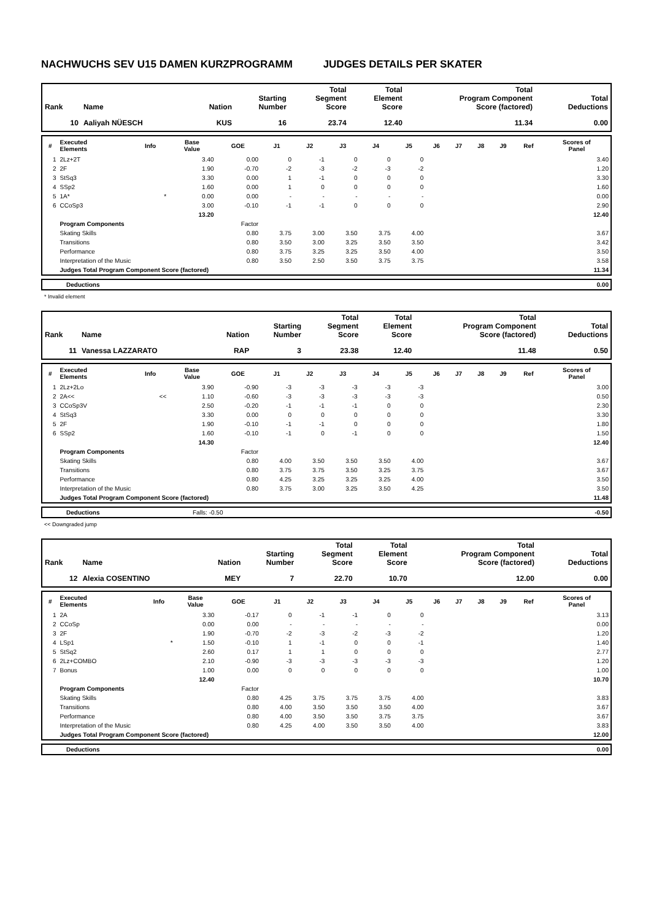NACHWUCHS SEV U15 DAMEN KURZPROGRAMM JUDGES DETAILS PER SKATER
| Rank | Name | Nation | Starting Number | Total Segment Score | Total Element Score | Total Program Component Score (factored) | Total Deductions |
| --- | --- | --- | --- | --- | --- | --- | --- |
| 10 | Aaliyah NÜESCH | KUS | 16 | 23.74 | 12.40 | 11.34 | 0.00 |
| # | Executed Elements | Info | Base Value | GOE | J1 | J2 | J3 | J4 | J5 | J6 | J7 | J8 | J9 | Ref | Scores of Panel |
| --- | --- | --- | --- | --- | --- | --- | --- | --- | --- | --- | --- | --- | --- | --- | --- |
| 1 | 2Lz+2T | | 3.40 | 0.00 | 0 | -1 | 0 | 0 | 0 | | | | | | 3.40 |
| 2 | 2F | | 1.90 | -0.70 | -2 | -3 | -2 | -3 | -2 | | | | | | 1.20 |
| 3 | StSq3 | | 3.30 | 0.00 | 1 | -1 | 0 | 0 | 0 | | | | | | 3.30 |
| 4 | SSp2 | | 1.60 | 0.00 | 1 | 0 | 0 | 0 | 0 | | | | | | 1.60 |
| 5 | 1A* | * | 0.00 | 0.00 | - | - | - | - | - | | | | | | 0.00 |
| 6 | CCoSp3 | | 3.00 | -0.10 | -1 | -1 | 0 | 0 | 0 | | | | | | 2.90 |
| | | | 13.20 | | | | | | | | | | | | 12.40 |
| | Program Components | | | Factor | | | | | | | | | | | |
| | Skating Skills | | | 0.80 | 3.75 | 3.00 | 3.50 | 3.75 | 4.00 | | | | | | 3.67 |
| | Transitions | | | 0.80 | 3.50 | 3.00 | 3.25 | 3.50 | 3.50 | | | | | | 3.42 |
| | Performance | | | 0.80 | 3.75 | 3.25 | 3.25 | 3.50 | 4.00 | | | | | | 3.50 |
| | Interpretation of the Music | | | 0.80 | 3.50 | 2.50 | 3.50 | 3.75 | 3.75 | | | | | | 3.58 |
| | Judges Total Program Component Score (factored) | | | | | | | | | | | | | | 11.34 |
| | Deductions | 0.00 |
* Invalid element
| Rank | Name | Nation | Starting Number | Total Segment Score | Total Element Score | Total Program Component Score (factored) | Total Deductions |
| --- | --- | --- | --- | --- | --- | --- | --- |
| 11 | Vanessa LAZZARATO | RAP | 3 | 23.38 | 12.40 | 11.48 | 0.50 |
| # | Executed Elements | Info | Base Value | GOE | J1 | J2 | J3 | J4 | J5 | J6 | J7 | J8 | J9 | Ref | Scores of Panel |
| --- | --- | --- | --- | --- | --- | --- | --- | --- | --- | --- | --- | --- | --- | --- | --- |
| 1 | 2Lz+2Lo | | 3.90 | -0.90 | -3 | -3 | -3 | -3 | -3 | | | | | | 3.00 |
| 2 | 2A<< | << | 1.10 | -0.60 | -3 | -3 | -3 | -3 | -3 | | | | | | 0.50 |
| 3 | CCoSp3V | | 2.50 | -0.20 | -1 | -1 | -1 | 0 | 0 | | | | | | 2.30 |
| 4 | StSq3 | | 3.30 | 0.00 | 0 | 0 | 0 | 0 | 0 | | | | | | 3.30 |
| 5 | 2F | | 1.90 | -0.10 | -1 | -1 | 0 | 0 | 0 | | | | | | 1.80 |
| 6 | SSp2 | | 1.60 | -0.10 | -1 | 0 | -1 | 0 | 0 | | | | | | 1.50 |
| | | | 14.30 | | | | | | | | | | | | 12.40 |
| | Program Components | | | Factor | | | | | | | | | | | |
| | Skating Skills | | | 0.80 | 4.00 | 3.50 | 3.50 | 3.50 | 4.00 | | | | | | 3.67 |
| | Transitions | | | 0.80 | 3.75 | 3.75 | 3.50 | 3.25 | 3.75 | | | | | | 3.67 |
| | Performance | | | 0.80 | 4.25 | 3.25 | 3.25 | 3.25 | 4.00 | | | | | | 3.50 |
| | Interpretation of the Music | | | 0.80 | 3.75 | 3.00 | 3.25 | 3.50 | 4.25 | | | | | | 3.50 |
| | Judges Total Program Component Score (factored) | | | | | | | | | | | | | | 11.48 |
| | Deductions | Falls: -0.50 | -0.50 |
<< Downgraded jump
| Rank | Name | Nation | Starting Number | Total Segment Score | Total Element Score | Total Program Component Score (factored) | Total Deductions |
| --- | --- | --- | --- | --- | --- | --- | --- |
| 12 | Alexia COSENTINO | MEY | 7 | 22.70 | 10.70 | 12.00 | 0.00 |
| # | Executed Elements | Info | Base Value | GOE | J1 | J2 | J3 | J4 | J5 | J6 | J7 | J8 | J9 | Ref | Scores of Panel |
| --- | --- | --- | --- | --- | --- | --- | --- | --- | --- | --- | --- | --- | --- | --- | --- |
| 1 | 2A | | 3.30 | -0.17 | 0 | -1 | -1 | 0 | 0 | | | | | | 3.13 |
| 2 | CCoSp | | 0.00 | 0.00 | - | - | - | - | - | | | | | | 0.00 |
| 3 | 2F | | 1.90 | -0.70 | -2 | -3 | -2 | -3 | -2 | | | | | | 1.20 |
| 4 | LSp1 | * | 1.50 | -0.10 | 1 | -1 | 0 | 0 | -1 | | | | | | 1.40 |
| 5 | StSq2 | | 2.60 | 0.17 | 1 | 1 | 0 | 0 | 0 | | | | | | 2.77 |
| 6 | 2Lz+COMBO | | 2.10 | -0.90 | -3 | -3 | -3 | -3 | -3 | | | | | | 1.20 |
| 7 | Bonus | | 1.00 | 0.00 | 0 | 0 | 0 | 0 | 0 | | | | | | 1.00 |
| | | | 12.40 | | | | | | | | | | | | 10.70 |
| | Program Components | | | Factor | | | | | | | | | | | |
| | Skating Skills | | | 0.80 | 4.25 | 3.75 | 3.75 | 3.75 | 4.00 | | | | | | 3.83 |
| | Transitions | | | 0.80 | 4.00 | 3.50 | 3.50 | 3.50 | 4.00 | | | | | | 3.67 |
| | Performance | | | 0.80 | 4.00 | 3.50 | 3.50 | 3.75 | 3.75 | | | | | | 3.67 |
| | Interpretation of the Music | | | 0.80 | 4.25 | 4.00 | 3.50 | 3.50 | 4.00 | | | | | | 3.83 |
| | Judges Total Program Component Score (factored) | | | | | | | | | | | | | | 12.00 |
| | Deductions | 0.00 |